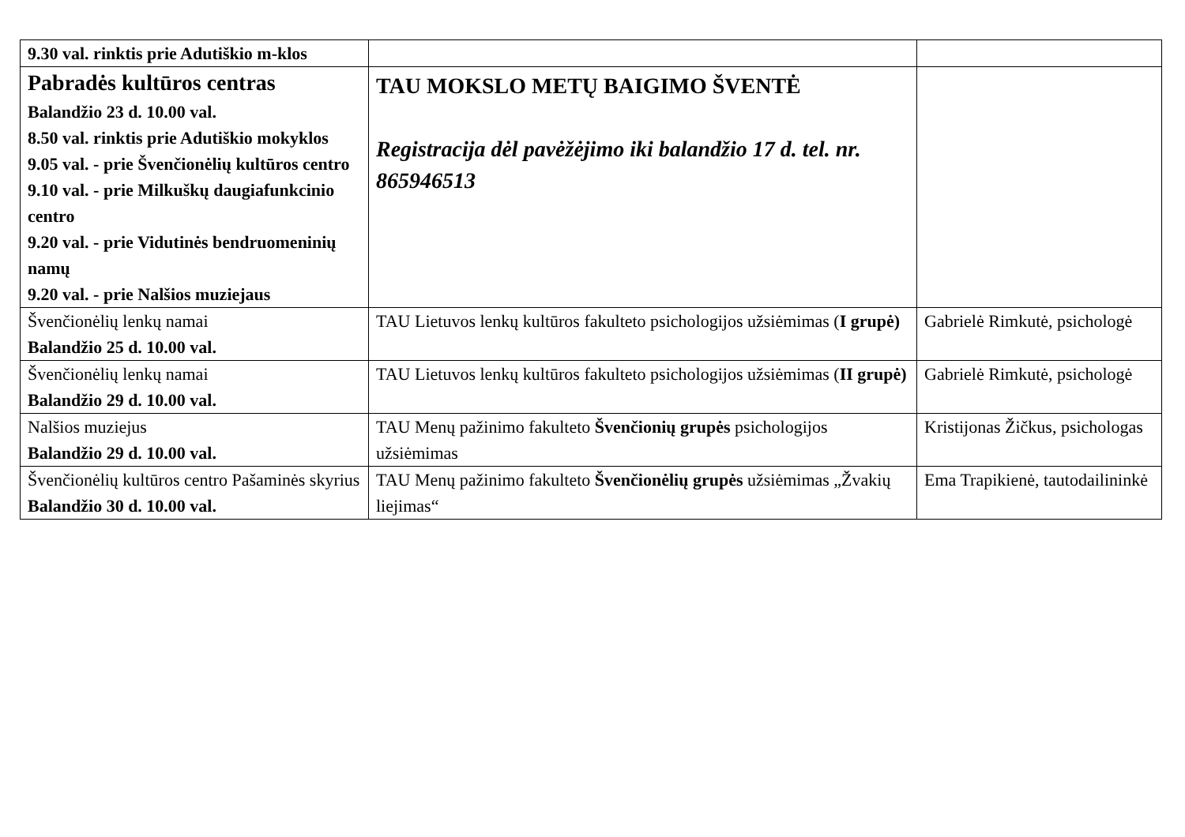| 9.30 val. rinktis prie Adutiškio m-klos | | |
| Pabradės kultūros centras Balandžio 23 d. 10.00 val. 8.50 val. rinktis prie Adutiškio mokyklos 9.05 val. - prie Švenčionėlių kultūros centro 9.10 val. - prie Milkuškų daugiafunkcinio centro 9.20 val. - prie Vidutinės bendruomeninių namų 9.20 val. - prie Nalšios muziejaus | TAU MOKSLO METŲ BAIGIMO ŠVENTĖ Registracija dėl pavėžėjimo iki balandžio 17 d. tel. nr. 865946513 | |
| Švenčionėlių lenkų namai Balandžio 25 d. 10.00 val. | TAU Lietuvos lenkų kultūros fakulteto psichologijos užsiėmimas ( I grupė) | Gabrielė Rimkutė, psichologė |
| Švenčionėlių lenkų namai Balandžio 29 d. 10.00 val. | TAU Lietuvos lenkų kultūros fakulteto psichologijos užsiėmimas ( II grupė) | Gabrielė Rimkutė, psichologė |
| Nalšios muziejus Balandžio 29 d. 10.00 val. | TAU Menų pažinimo fakulteto Švenčionių grupės psichologijos užsiėmimas | Kristijonas Žičkus, psichologas |
| Švenčionėlių kultūros centro Pašaminės skyrius Balandžio 30 d. 10.00 val. | TAU Menų pažinimo fakulteto Švenčionėlių grupės užsiėmimas „Žvakių liejimas“ | Ema Trapikienė, tautodailininkė |